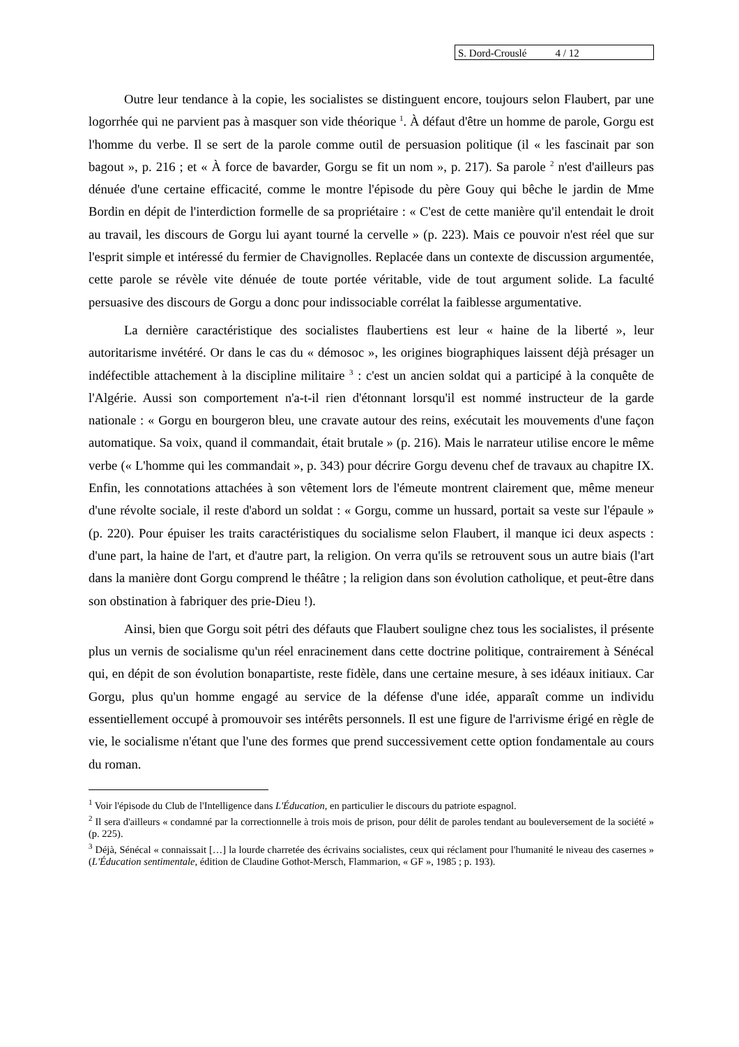S. Dord-Crouslé 4 / 12
Outre leur tendance à la copie, les socialistes se distinguent encore, toujours selon Flaubert, par une logorrhée qui ne parvient pas à masquer son vide théorique <sup>1</sup>. À défaut d'être un homme de parole, Gorgu est l'homme du verbe. Il se sert de la parole comme outil de persuasion politique (il « les fascinait par son bagout », p. 216 ; et « À force de bavarder, Gorgu se fit un nom », p. 217). Sa parole <sup>2</sup> n'est d'ailleurs pas dénuée d'une certaine efficacité, comme le montre l'épisode du père Gouy qui bêche le jardin de Mme Bordin en dépit de l'interdiction formelle de sa propriétaire : « C'est de cette manière qu'il entendait le droit au travail, les discours de Gorgu lui ayant tourné la cervelle » (p. 223). Mais ce pouvoir n'est réel que sur l'esprit simple et intéressé du fermier de Chavignolles. Replacée dans un contexte de discussion argumentée, cette parole se révèle vite dénuée de toute portée véritable, vide de tout argument solide. La faculté persuasive des discours de Gorgu a donc pour indissociable corrélat la faiblesse argumentative.
La dernière caractéristique des socialistes flaubertiens est leur « haine de la liberté », leur autoritarisme invétéré. Or dans le cas du « démosoc », les origines biographiques laissent déjà présager un indéfectible attachement à la discipline militaire <sup>3</sup> : c'est un ancien soldat qui a participé à la conquête de l'Algérie. Aussi son comportement n'a-t-il rien d'étonnant lorsqu'il est nommé instructeur de la garde nationale : « Gorgu en bourgeron bleu, une cravate autour des reins, exécutait les mouvements d'une façon automatique. Sa voix, quand il commandait, était brutale » (p. 216). Mais le narrateur utilise encore le même verbe (« L'homme qui les commandait », p. 343) pour décrire Gorgu devenu chef de travaux au chapitre IX. Enfin, les connotations attachées à son vêtement lors de l'émeute montrent clairement que, même meneur d'une révolte sociale, il reste d'abord un soldat : « Gorgu, comme un hussard, portait sa veste sur l'épaule » (p. 220). Pour épuiser les traits caractéristiques du socialisme selon Flaubert, il manque ici deux aspects : d'une part, la haine de l'art, et d'autre part, la religion. On verra qu'ils se retrouvent sous un autre biais (l'art dans la manière dont Gorgu comprend le théâtre ; la religion dans son évolution catholique, et peut-être dans son obstination à fabriquer des prie-Dieu !).
Ainsi, bien que Gorgu soit pétri des défauts que Flaubert souligne chez tous les socialistes, il présente plus un vernis de socialisme qu'un réel enracinement dans cette doctrine politique, contrairement à Sénécal qui, en dépit de son évolution bonapartiste, reste fidèle, dans une certaine mesure, à ses idéaux initiaux. Car Gorgu, plus qu'un homme engagé au service de la défense d'une idée, apparaît comme un individu essentiellement occupé à promouvoir ses intérêts personnels. Il est une figure de l'arrivisme érigé en règle de vie, le socialisme n'étant que l'une des formes que prend successivement cette option fondamentale au cours du roman.
<sup>1</sup> Voir l'épisode du Club de l'Intelligence dans L'Éducation, en particulier le discours du patriote espagnol.
<sup>2</sup> Il sera d'ailleurs « condamné par la correctionnelle à trois mois de prison, pour délit de paroles tendant au bouleversement de la société » (p. 225).
<sup>3</sup> Déjà, Sénécal « connaissait […] la lourde charretée des écrivains socialistes, ceux qui réclament pour l'humanité le niveau des casernes » (L'Éducation sentimentale, édition de Claudine Gothot-Mersch, Flammarion, « GF », 1985 ; p. 193).